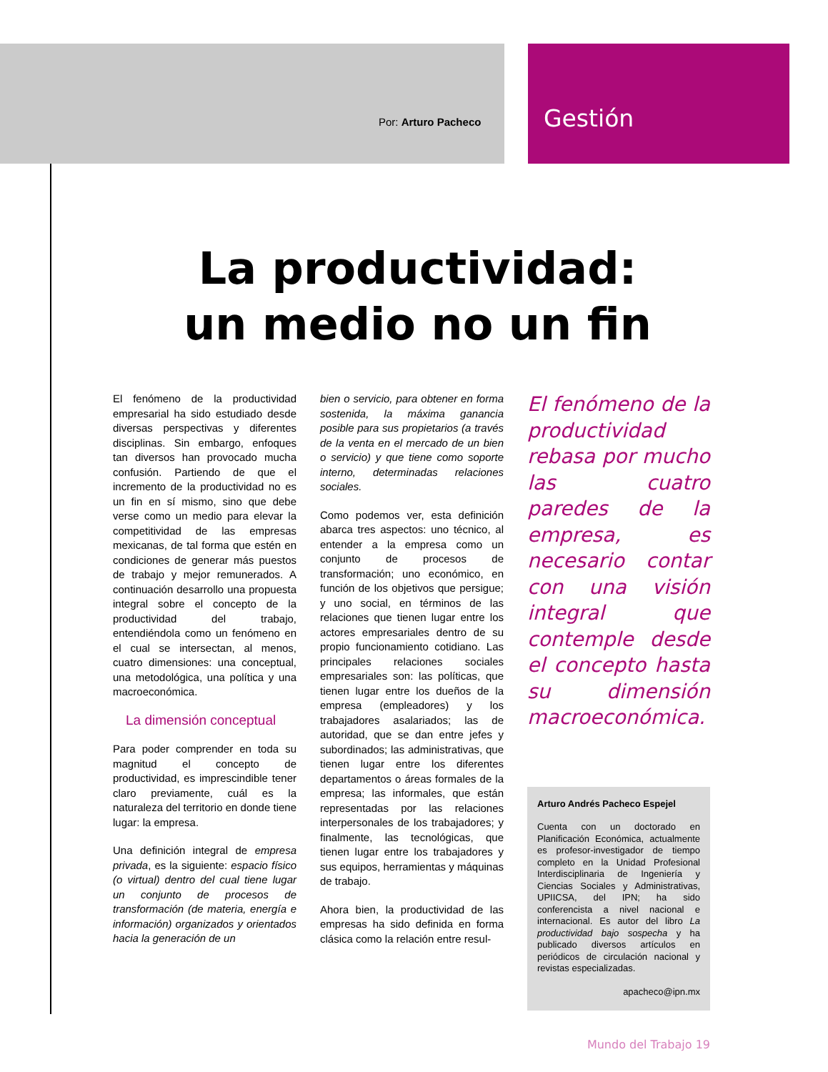Por: Arturo Pacheco Gestión
La productividad:
un medio no un fin
El fenómeno de la productividad empresarial ha sido estudiado desde diversas perspectivas y diferentes disciplinas. Sin embargo, enfoques tan diversos han provocado mucha confusión. Partiendo de que el incremento de la productividad no es un fin en sí mismo, sino que debe verse como un medio para elevar la competitividad de las empresas mexicanas, de tal forma que estén en condiciones de generar más puestos de trabajo y mejor remunerados. A continuación desarrollo una propuesta integral sobre el concepto de la productividad del trabajo, entendiéndola como un fenómeno en el cual se intersectan, al menos, cuatro dimensiones: una conceptual, una metodológica, una política y una macroeconómica.
La dimensión conceptual
Para poder comprender en toda su magnitud el concepto de productividad, es imprescindible tener claro previamente, cuál es la naturaleza del territorio en donde tiene lugar: la empresa.
Una definición integral de empresa privada, es la siguiente: espacio físico (o virtual) dentro del cual tiene lugar un conjunto de procesos de transformación (de materia, energía e información) organizados y orientados hacia la generación de un
bien o servicio, para obtener en forma sostenida, la máxima ganancia posible para sus propietarios (a través de la venta en el mercado de un bien o servicio) y que tiene como soporte interno, determinadas relaciones sociales.
Como podemos ver, esta definición abarca tres aspectos: uno técnico, al entender a la empresa como un conjunto de procesos de transformación; uno económico, en función de los objetivos que persigue; y uno social, en términos de las relaciones que tienen lugar entre los actores empresariales dentro de su propio funcionamiento cotidiano. Las principales relaciones sociales empresariales son: las políticas, que tienen lugar entre los dueños de la empresa (empleadores) y los trabajadores asalariados; las de autoridad, que se dan entre jefes y subordinados; las administrativas, que tienen lugar entre los diferentes departamentos o áreas formales de la empresa; las informales, que están representadas por las relaciones interpersonales de los trabajadores; y finalmente, las tecnológicas, que tienen lugar entre los trabajadores y sus equipos, herramientas y máquinas de trabajo.
Ahora bien, la productividad de las empresas ha sido definida en forma clásica como la relación entre resul-
El fenómeno de la productividad rebasa por mucho las cuatro paredes de la empresa, es necesario contar con una visión integral que contemple desde el concepto hasta su dimensión macroeconómica.
Arturo Andrés Pacheco Espejel
Cuenta con un doctorado en Planificación Económica, actualmente es profesor-investigador de tiempo completo en la Unidad Profesional Interdisciplinaria de Ingeniería y Ciencias Sociales y Administrativas, UPIICSA, del IPN; ha sido conferencista a nivel nacional e internacional. Es autor del libro La productividad bajo sospecha y ha publicado diversos artículos en periódicos de circulación nacional y revistas especializadas.
apacheco@ipn.mx
Mundo del Trabajo 19